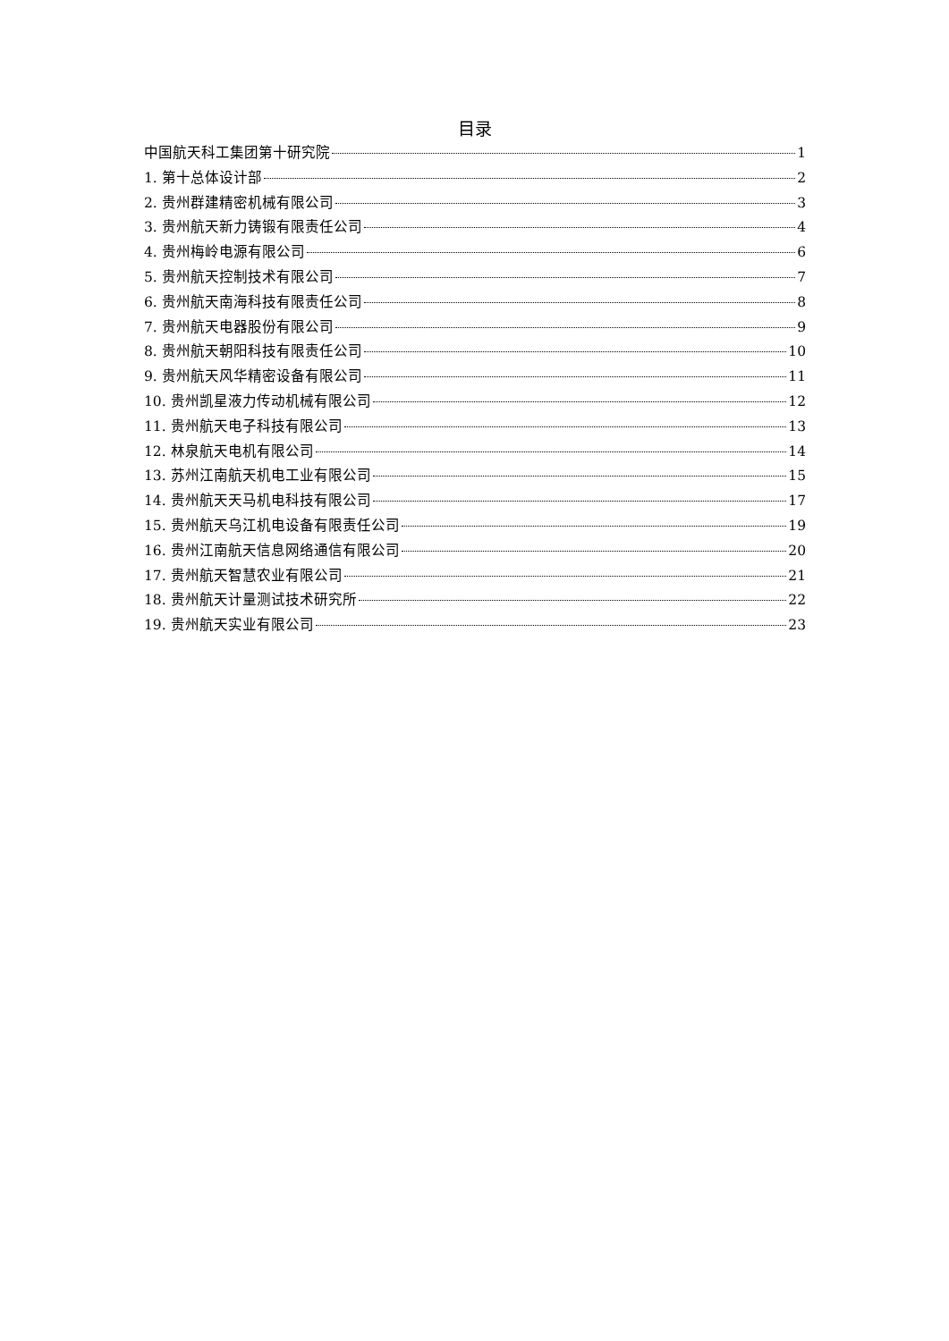目录
中国航天科工集团第十研究院 1
1. 第十总体设计部 2
2. 贵州群建精密机械有限公司 3
3. 贵州航天新力铸锻有限责任公司 4
4. 贵州梅岭电源有限公司 6
5. 贵州航天控制技术有限公司 7
6. 贵州航天南海科技有限责任公司 8
7. 贵州航天电器股份有限公司 9
8. 贵州航天朝阳科技有限责任公司 10
9. 贵州航天风华精密设备有限公司 11
10. 贵州凯星液力传动机械有限公司 12
11. 贵州航天电子科技有限公司 13
12. 林泉航天电机有限公司 14
13. 苏州江南航天机电工业有限公司 15
14. 贵州航天天马机电科技有限公司 17
15. 贵州航天乌江机电设备有限责任公司 19
16. 贵州江南航天信息网络通信有限公司 20
17. 贵州航天智慧农业有限公司 21
18. 贵州航天计量测试技术研究所 22
19. 贵州航天实业有限公司 23